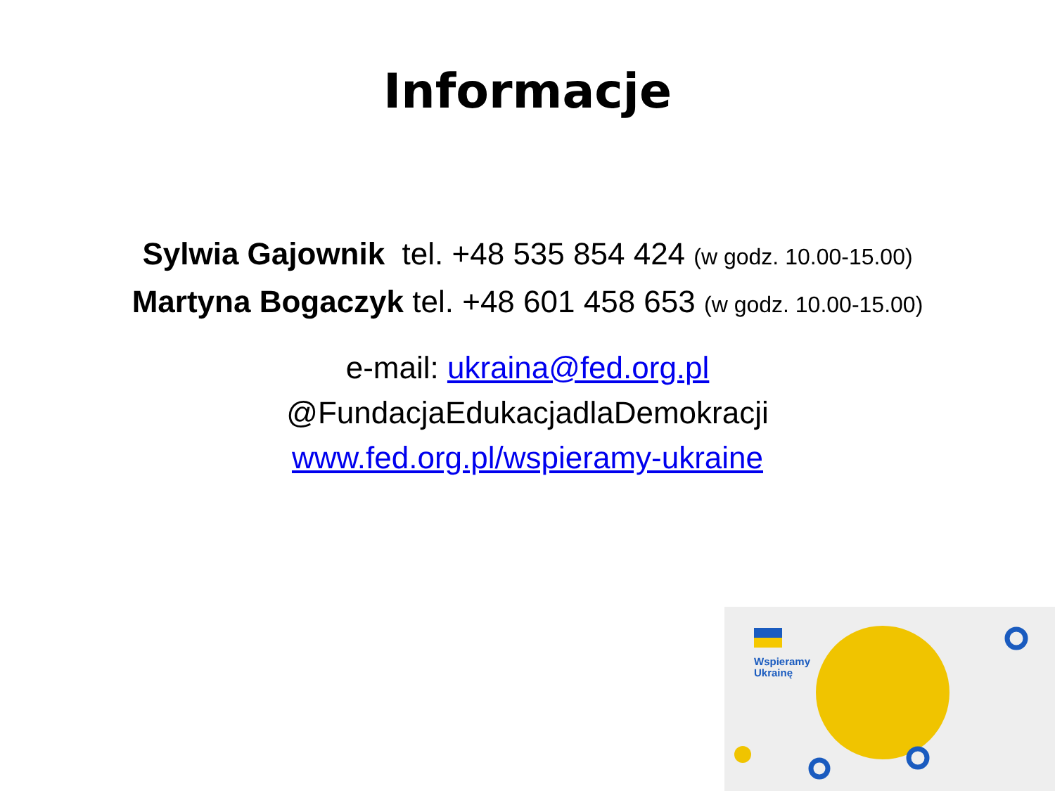Informacje
Sylwia Gajownik tel. +48 535 854 424 (w godz. 10.00-15.00)
Martyna Bogaczyk tel. +48 601 458 653 (w godz. 10.00-15.00)
e-mail: ukraina@fed.org.pl
@FundacjaEdukacjadlaDemokracji
www.fed.org.pl/wspieramy-ukraine
Wspieramy
Ukrainę